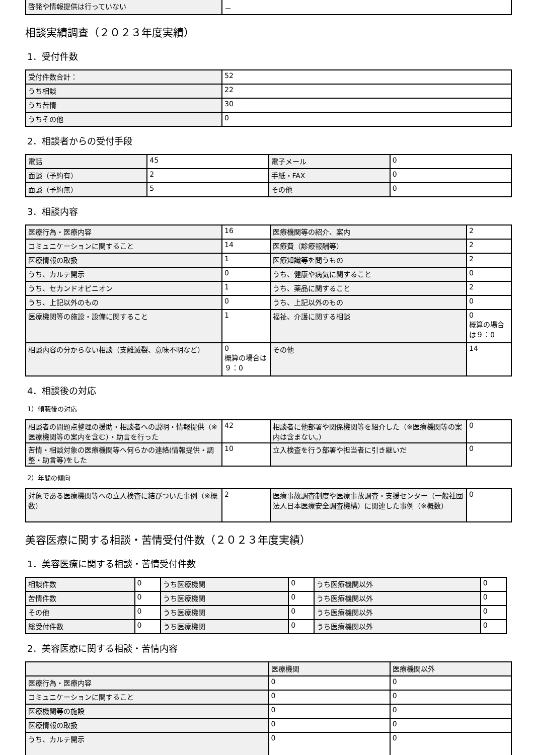| 啓発や情報提供は行っていない | － |
相談実績調査（２０２３年度実績）
1．受付件数
| 受付件数合計： | 52 |
| うち相談 | 22 |
| うち苦情 | 30 |
| うちその他 | 0 |
2．相談者からの受付手段
| 電話 | 45 | 電子メール | 0 |
| 面談（予約有） | 2 | 手紙・FAX | 0 |
| 面談（予約無） | 5 | その他 | 0 |
3．相談内容
| 医療行為・医療内容 | 16 | 医療機関等の紹介、案内 | 2 |
| コミュニケーションに関すること | 14 | 医療費（診療報酬等） | 2 |
| 医療情報の取扱 | 1 | 医療知識等を問うもの | 2 |
| うち、カルテ開示 | 0 | うち、健康や病気に関すること | 0 |
| うち、セカンドオピニオン | 1 | うち、薬品に関すること | 2 |
| うち、上記以外のもの | 0 | うち、上記以外のもの | 0 |
| 医療機関等の施設・設備に関すること | 1 | 福祉、介護に関する相談 | 0 概算の場合は９：0 |
| 相談内容の分からない相談（支離滅裂、意味不明など） | 0 概算の場合は９：0 | その他 | 14 |
4．相談後の対応
1）傾聴後の対応
| 相談者の問題点整理の援助・相談者への説明・情報提供（※医療機関等の案内を含む）・助言を行った | 42 | 相談者に他部署や関係機関等を紹介した（※医療機関等の案内は含まない。） | 0 |
| 苦情・相談対象の医療機関等へ何らかの連絡(情報提供・調整・助言等)をした | 10 | 立入検査を行う部署や担当者に引き継いだ | 0 |
2）年間の傾向
| 対象である医療機関等への立入検査に結びついた事例（※概数） | 2 | 医療事故調査制度や医療事故調査・支援センター（一般社団法人日本医療安全調査機構）に関連した事例（※概数） | 0 |
美容医療に関する相談・苦情受付件数（２０２３年度実績）
1．美容医療に関する相談・苦情受付件数
| 相談件数 | 0 | うち医療機関 | 0 | うち医療機関以外 | 0 |
| 苦情件数 | 0 | うち医療機関 | 0 | うち医療機関以外 | 0 |
| その他 | 0 | うち医療機関 | 0 | うち医療機関以外 | 0 |
| 総受付件数 | 0 | うち医療機関 | 0 | うち医療機関以外 | 0 |
2．美容医療に関する相談・苦情内容
| | 医療機関 | 医療機関以外 |
| 医療行為・医療内容 | 0 | 0 |
| コミュニケーションに関すること | 0 | 0 |
| 医療機関等の施設 | 0 | 0 |
| 医療情報の取扱 | 0 | 0 |
| うち、カルテ開示 | 0 | 0 |